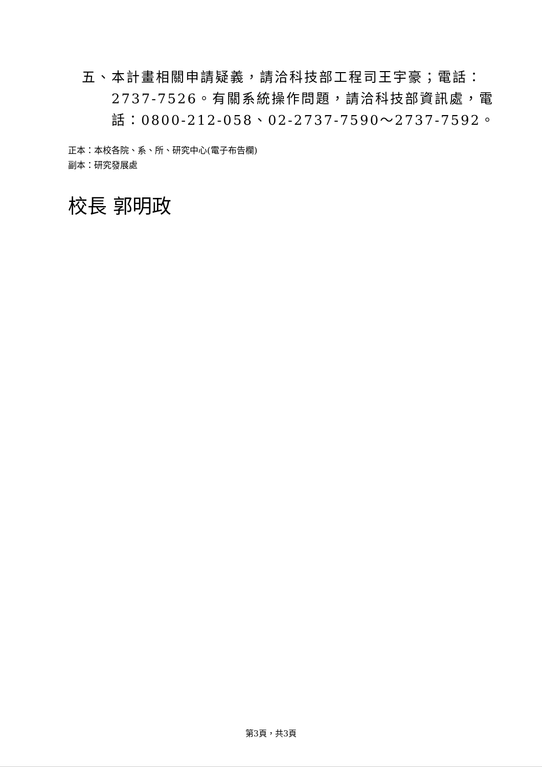五、本計畫相關申請疑義，請洽科技部工程司王宇豪；電話：2737-7526。有關系統操作問題，請洽科技部資訊處，電話：0800-212-058、02-2737-7590～2737-7592。
正本：本校各院、系、所、研究中心(電子布告欄)
副本：研究發展處
校長 郭明政
第3頁，共3頁